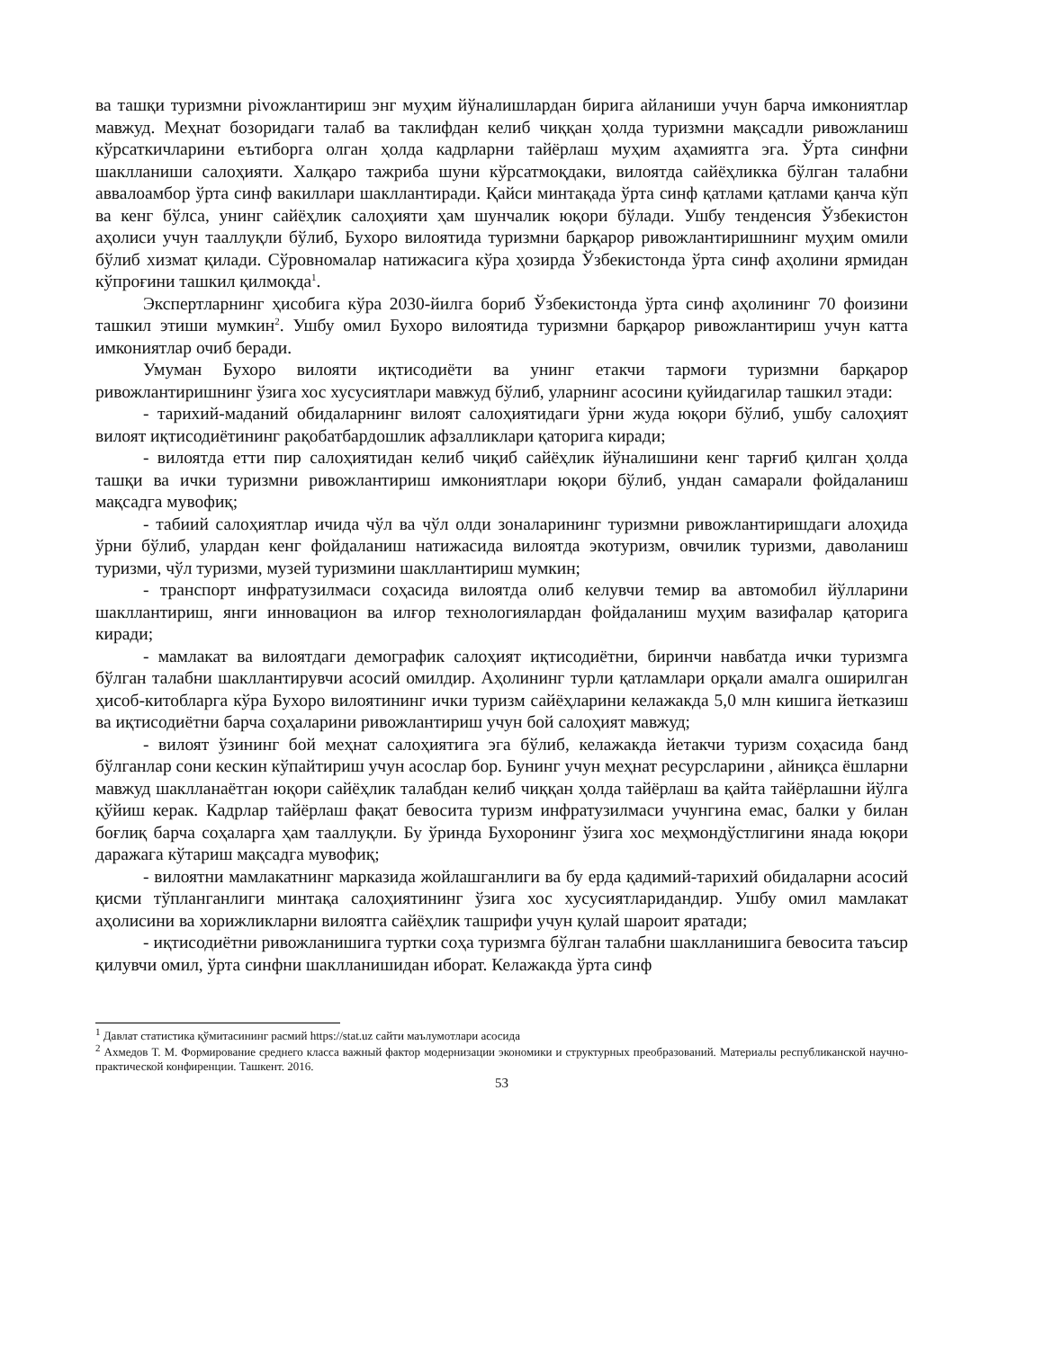ва ташқи туризмни рivoжлантириш энг муҳим йўналишлардан бирига айланиши учун барча имкониятлар мавжуд. Меҳнат бозоридаги талаб ва таклифдан келиб чиққан ҳолда туризмни мақсадли ривожланиш кўрсаткичларини еътиборга олган ҳолда кадрларни тайёрлаш муҳим аҳамиятга эга. Ўрта синфни шаклланиши салоҳияти. Халқаро тажриба шуни кўрсатмоқдаки, вилоятда сайёҳликка бўлган талабни аввалоамбор ўрта синф вакиллари шакллантиради. Қайси минтақада ўрта синф қатлами қатлами қанча кўп ва кенг бўлса, унинг сайёҳлик салоҳияти ҳам шунчалик юқори бўлади. Ушбу тенденсия Ўзбекистон аҳолиси учун тааллуқли бўлиб, Бухоро вилоятида туризмни барқарор ривожлантиришнинг муҳим омили бўлиб хизмат қилади. Сўровномалар натижасига кўра ҳозирда Ўзбекистонда ўрта синф аҳолини ярмидан кўпроғини ташкил қилмоқда<sup>1</sup>.
Экспертларнинг ҳисобига кўра 2030-йилга бориб Ўзбекистонда ўрта синф аҳолининг 70 фоизини ташкил этиши мумкин<sup>2</sup>. Ушбу омил Бухоро вилоятида туризмни барқарор ривожлантириш учун катта имкониятлар очиб беради.
Умуман Бухоро вилояти иқтисодиёти ва унинг етакчи тармоғи туризмни барқарор ривожлантиришнинг ўзига хос хусусиятлари мавжуд бўлиб, уларнинг асосини қуйидагилар ташкил этади:
- тарихий-маданий обидаларнинг вилоят салоҳиятидаги ўрни жуда юқори бўлиб, ушбу салоҳият вилоят иқтисодиётининг рақобатбардошлик афзалликлари қаторига киради;
- вилоятда етти пир салоҳиятидан келиб чиқиб сайёҳлик йўналишини кенг тарғиб қилган ҳолда ташқи ва ички туризмни ривожлантириш имкониятлари юқори бўлиб, ундан самарали фойдаланиш мақсадга мувофиқ;
- табиий салоҳиятлар ичида чўл ва чўл олди зоналарининг туризмни ривожлантиришдаги алоҳида ўрни бўлиб, улардан кенг фойдаланиш натижасида вилоятда экотуризм, овчилик туризми, даволаниш туризми, чўл туризми, музей туризмини шакллантириш мумкин;
- транспорт инфратузилмаси соҳасида вилоятда олиб келувчи темир ва автомобил йўлларини шакллантириш, янги инновацион ва илғор технологиялардан фойдаланиш муҳим вазифалар қаторига киради;
- мамлакат ва вилоятдаги демографик салоҳият иқтисодиётни, биринчи навбатда ички туризмга бўлган талабни шакллантирувчи асосий омилдир. Аҳолининг турли қатламлари орқали амалга оширилган ҳисоб-китобларга кўра Бухоро вилоятининг ички туризм сайёҳларини келажакда 5,0 млн кишига йетказиш ва иқтисодиётни барча соҳаларини ривожлантириш учун бой салоҳият мавжуд;
- вилоят ўзининг бой меҳнат салоҳиятига эга бўлиб, келажакда йетакчи туризм соҳасида банд бўлганлар сони кескин кўпайтириш учун асослар бор. Бунинг учун меҳнат ресурсларини , айниқса ёшларни мавжуд шаклланаётган юқори сайёҳлик талабдан келиб чиққан ҳолда тайёрлаш ва қайта тайёрлашни йўлга қўйиш керак. Кадрлар тайёрлаш фақат бевосита туризм инфратузилмаси учунгина емас, балки у билан боғлиқ барча соҳаларга ҳам тааллуқли. Бу ўринда Бухоронинг ўзига хос меҳмондўстлигини янада юқори даражага кўтариш мақсадга мувофиқ;
- вилоятни мамлакатнинг марказида жойлашганлиги ва бу ерда қадимий-тарихий обидаларни асосий қисми тўпланганлиги минтақа салоҳиятининг ўзига хос хусусиятларидандир. Ушбу омил мамлакат аҳолисини ва хорижликларни вилоятга сайёҳлик ташрифи учун қулай шароит яратади;
- иқтисодиётни ривожланишига туртки соҳа туризмга бўлган талабни шаклланишига бевосита таъсир қилувчи омил, ўрта синфни шаклланишидан иборат. Келажакда ўрта синф
<sup>1</sup> Давлат статистика қўмитасининг расмий https://stat.uz сайти маълумотлари асосида
<sup>2</sup> Ахмедов Т. М. Формирование среднего класса важный фактор модернизации экономики и структурных преобразований. Материалы республиканской научно-практической конфиренции. Ташкент. 2016.
53